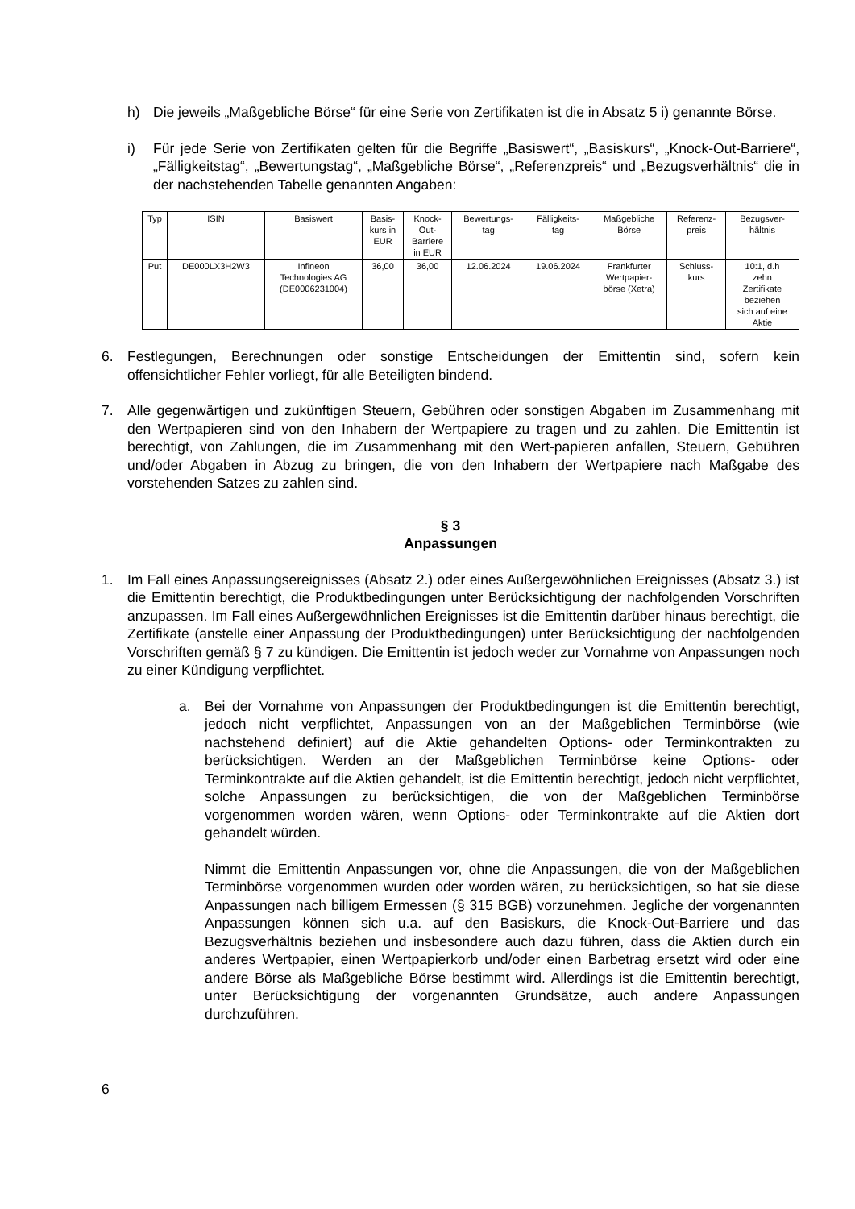h) Die jeweils „Maßgebliche Börse“ für eine Serie von Zertifikaten ist die in Absatz 5 i) genannte Börse.
i) Für jede Serie von Zertifikaten gelten für die Begriffe „Basiswert“, „Basiskurs“, „Knock-Out-Barriere“, „Fälligkeitstag“, „Bewertungstag“, „Maßgebliche Börse“, „Referenzpreis“ und „Bezugsverhältnis“ die in der nachstehenden Tabelle genannten Angaben:
| Typ | ISIN | Basiswert | Basis- kurs in EUR | Knock- Out- Barriere in EUR | Bewertungs- tag | Fälligkeits- tag | Maßgebliche Börse | Referenz- preis | Bezugsver- hältnis |
| --- | --- | --- | --- | --- | --- | --- | --- | --- | --- |
| Put | DE000LX3H2W3 | Infineon Technologies AG (DE0006231004) | 36,00 | 36,00 | 12.06.2024 | 19.06.2024 | Frankfurter Wertpapier- börse (Xetra) | Schluss- kurs | 10:1, d.h zehn Zertifikate beziehen sich auf eine Aktie |
6. Festlegungen, Berechnungen oder sonstige Entscheidungen der Emittentin sind, sofern kein offensichtlicher Fehler vorliegt, für alle Beteiligten bindend.
7. Alle gegenwärtigen und zukünftigen Steuern, Gebühren oder sonstigen Abgaben im Zusammenhang mit den Wertpapieren sind von den Inhabern der Wertpapiere zu tragen und zu zahlen. Die Emittentin ist berechtigt, von Zahlungen, die im Zusammenhang mit den Wert-papieren anfallen, Steuern, Gebühren und/oder Abgaben in Abzug zu bringen, die von den Inhabern der Wertpapiere nach Maßgabe des vorstehenden Satzes zu zahlen sind.
§ 3
Anpassungen
1. Im Fall eines Anpassungsereignisses (Absatz 2.) oder eines Außergewöhnlichen Ereignisses (Absatz 3.) ist die Emittentin berechtigt, die Produktbedingungen unter Berücksichtigung der nachfolgenden Vorschriften anzupassen. Im Fall eines Außergewöhnlichen Ereignisses ist die Emittentin darüber hinaus berechtigt, die Zertifikate (anstelle einer Anpassung der Produktbedingungen) unter Berücksichtigung der nachfolgenden Vorschriften gemäß § 7 zu kündigen. Die Emittentin ist jedoch weder zur Vornahme von Anpassungen noch zu einer Kündigung verpflichtet.
a. Bei der Vornahme von Anpassungen der Produktbedingungen ist die Emittentin berechtigt, jedoch nicht verpflichtet, Anpassungen von an der Maßgeblichen Terminbörse (wie nachstehend definiert) auf die Aktie gehandelten Options- oder Terminkontrakten zu berücksichtigen. Werden an der Maßgeblichen Terminbörse keine Options- oder Terminkontrakte auf die Aktien gehandelt, ist die Emittentin berechtigt, jedoch nicht verpflichtet, solche Anpassungen zu berücksichtigen, die von der Maßgeblichen Terminbörse vorgenommen worden wären, wenn Options- oder Terminkontrakte auf die Aktien dort gehandelt würden.
Nimmt die Emittentin Anpassungen vor, ohne die Anpassungen, die von der Maßgeblichen Terminbörse vorgenommen wurden oder worden wären, zu berücksichtigen, so hat sie diese Anpassungen nach billigem Ermessen (§ 315 BGB) vorzunehmen. Jegliche der vorgenannten Anpassungen können sich u.a. auf den Basiskurs, die Knock-Out-Barriere und das Bezugsverhältnis beziehen und insbesondere auch dazu führen, dass die Aktien durch ein anderes Wertpapier, einen Wertpapierkorb und/oder einen Barbetrag ersetzt wird oder eine andere Börse als Maßgebliche Börse bestimmt wird. Allerdings ist die Emittentin berechtigt, unter Berücksichtigung der vorgenannten Grundsätze, auch andere Anpassungen durchzuführen.
6